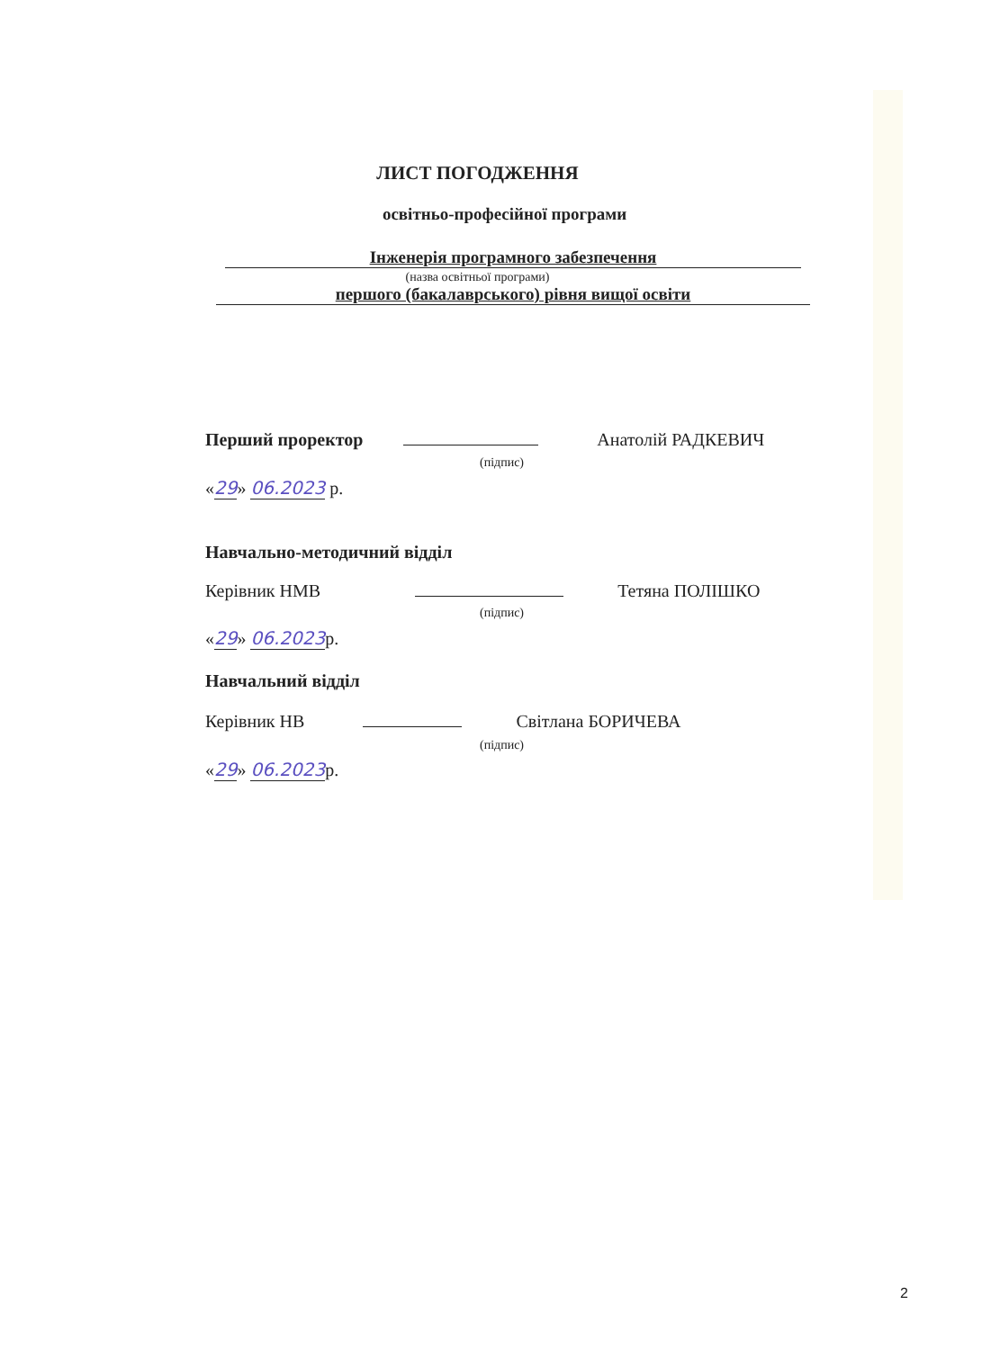ЛИСТ ПОГОДЖЕННЯ
освітньо-професійної програми
Інженерія програмного забезпечення
(назва освітньої програми)
першого (бакалаврського) рівня вищої освіти
Перший проректор Анатолій РАДКЕВИЧ
(підпис)
«29» 06.2023 р.
Навчально-методичний відділ
Керівник НМВ Тетяна ПОЛІШКО
(підпис)
«29» 06.2023р.
Навчальний відділ
Керівник НВ Світлана БОРИЧЕВА
(підпис)
«29» 06.2023р.
2